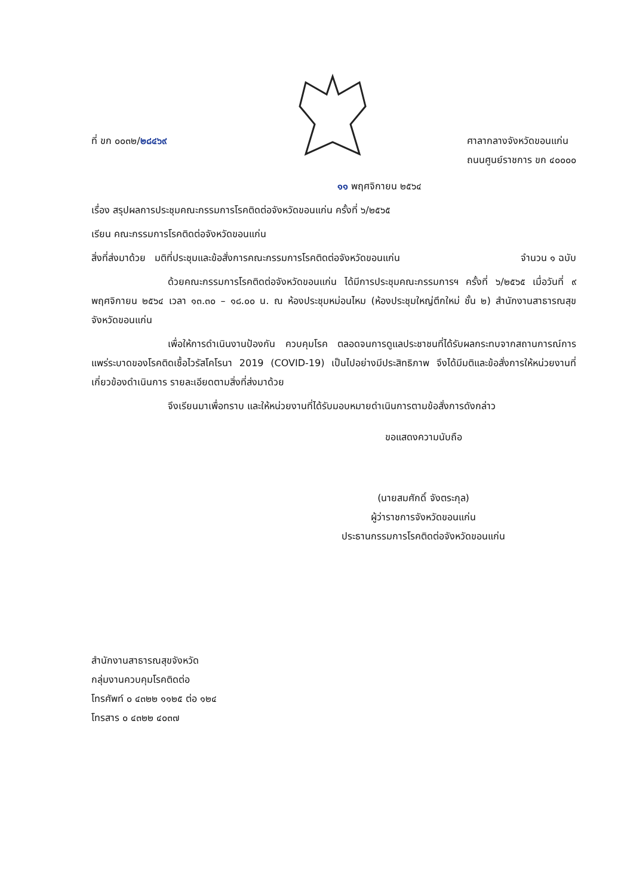ที่ ขก ๐๐๓๒/๒๘๔๖๙ ศาลากลางจังหวัดขอนแก่น
ถนนศูนย์ราชการ ขก ๔๐๐๐๐
๑๑ พฤศจิกายน ๒๕๖๔
เรื่อง สรุปผลการประชุมคณะกรรมการโรคติดต่อจังหวัดขอนแก่น ครั้งที่ ๖/๒๕๖๕
เรียน คณะกรรมการโรคติดต่อจังหวัดขอนแก่น
สิ่งที่ส่งมาด้วย มติที่ประชุมและข้อสั่งการคณะกรรมการโรคติดต่อจังหวัดขอนแก่น
จำนวน ๑ ฉบับ
ด้วยคณะกรรมการโรคติดต่อจังหวัดขอนแก่น ได้มีการประชุมคณะกรรมการฯ ครั้งที่ ๖/๒๕๖๕ เมื่อวันที่ ๙ พฤศจิกายน ๒๕๖๔ เวลา ๑๓.๓๐ – ๑๘.๐๐ น. ณ ห้องประชุมหม่อนไหม (ห้องประชุมใหญ่ตึกใหม่ ชั้น ๒) สำนักงานสาธารณสุขจังหวัดขอนแก่น
เพื่อให้การดำเนินงานป้องกัน ควบคุมโรค ตลอดจนการดูแลประชาชนที่ได้รับผลกระทบจากสถานการณ์การแพร่ระบาดของโรคติดเชื้อไวรัสโคโรนา 2019 (COVID-19) เป็นไปอย่างมีประสิทธิภาพ จึงได้มีมติและข้อสั่งการให้หน่วยงานที่เกี่ยวข้องดำเนินการ รายละเอียดตามสิ่งที่ส่งมาด้วย
จึงเรียนมาเพื่อทราบ และให้หน่วยงานที่ได้รับมอบหมายดำเนินการตามข้อสั่งการดังกล่าว
ขอแสดงความนับถือ
(นายสมศักดิ์ จังตระกุล)
ผู้ว่าราชการจังหวัดขอนแก่น
ประธานกรรมการโรคติดต่อจังหวัดขอนแก่น
สำนักงานสาธารณสุขจังหวัด
กลุ่มงานควบคุมโรคติดต่อ
โทรศัพท์ ๐ ๔๓๒๒ ๑๑๒๕ ต่อ ๑๒๔
โทรสาร ๐ ๔๓๒๒ ๔๐๓๗